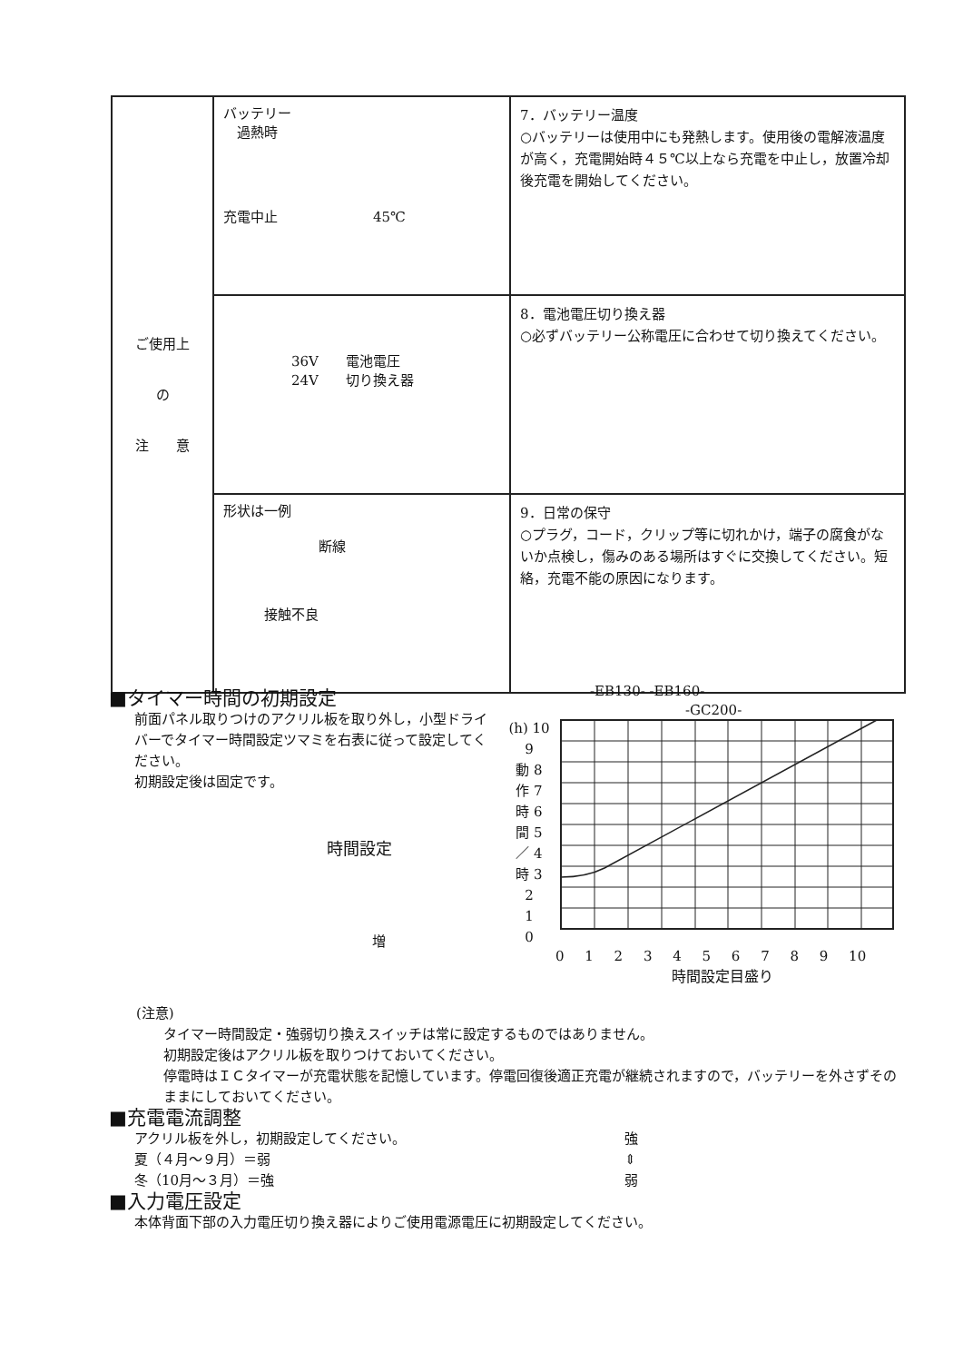| ご使用上 の 注 意 | バッテリー 過熱時 充電中止 45℃ | 7．バッテリー温度 ○バッテリーは使用中にも発熱します。使用後の電解液温度が高く，充電開始時４５℃以上なら充電を中止し，放置冷却後充電を開始してください。 |
| | 36V 電池電圧 24V 切り換え器 | 8．電池電圧切り換え器 ○必ずバッテリー公称電圧に合わせて切り換えてください。 |
| | 形状は一例 断線 接触不良 | 9．日常の保守 ○プラグ，コード，クリップ等に切れかけ，端子の腐食がないか点検し，傷みのある場所はすぐに交換してください。短絡，充電不能の原因になります。 |
■タイマー時間の初期設定
前面パネル取りつけのアクリル板を取り外し，小型ドライバーでタイマー時間設定ツマミを右表に従って設定してください。
初期設定後は固定です。
時間設定
増
-EB130- -EB160-
　　　　　　　-GC200-
(h) 10
9
動 8
作 7
時 6
間 5
／ 4
時 3
2
1
0
0 1 2 3 4 5 6 7 8 9 10
時間設定目盛り
(注意)
タイマー時間設定・強弱切り換えスイッチは常に設定するものではありません。
初期設定後はアクリル板を取りつけておいてください。
停電時はＩＣタイマーが充電状態を記憶しています。停電回復後適正充電が継続されますので，バッテリーを外さずそのままにしておいてください。
■充電電流調整
アクリル板を外し，初期設定してください。
夏（４月～９月）＝弱
冬（10月～３月）＝強
強
⇕
弱
■入力電圧設定
本体背面下部の入力電圧切り換え器によりご使用電源電圧に初期設定してください。